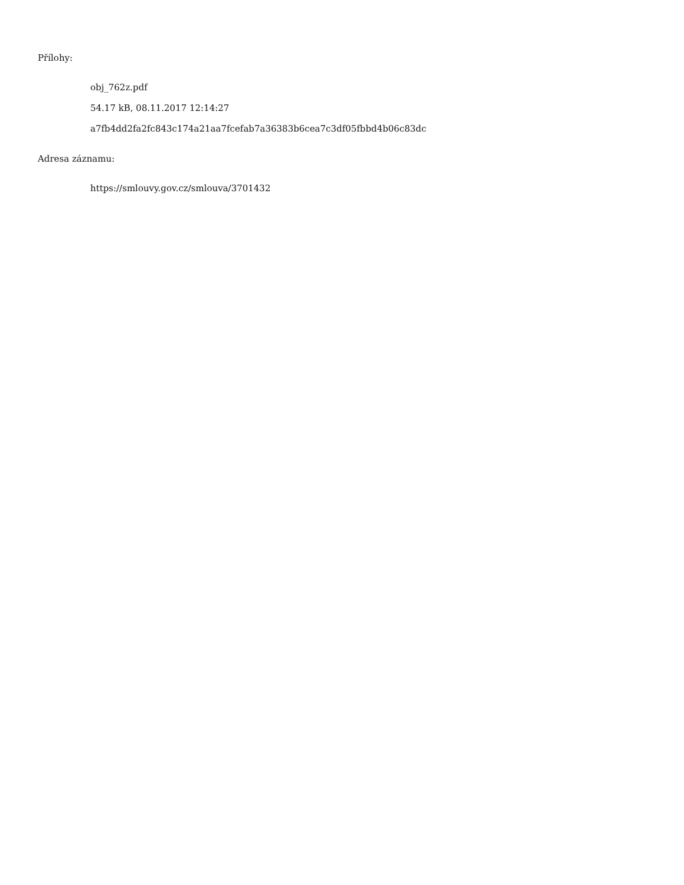Přílohy:
obj_762z.pdf
54.17 kB, 08.11.2017 12:14:27
a7fb4dd2fa2fc843c174a21aa7fcefab7a36383b6cea7c3df05fbbd4b06c83dc
Adresa záznamu:
https://smlouvy.gov.cz/smlouva/3701432